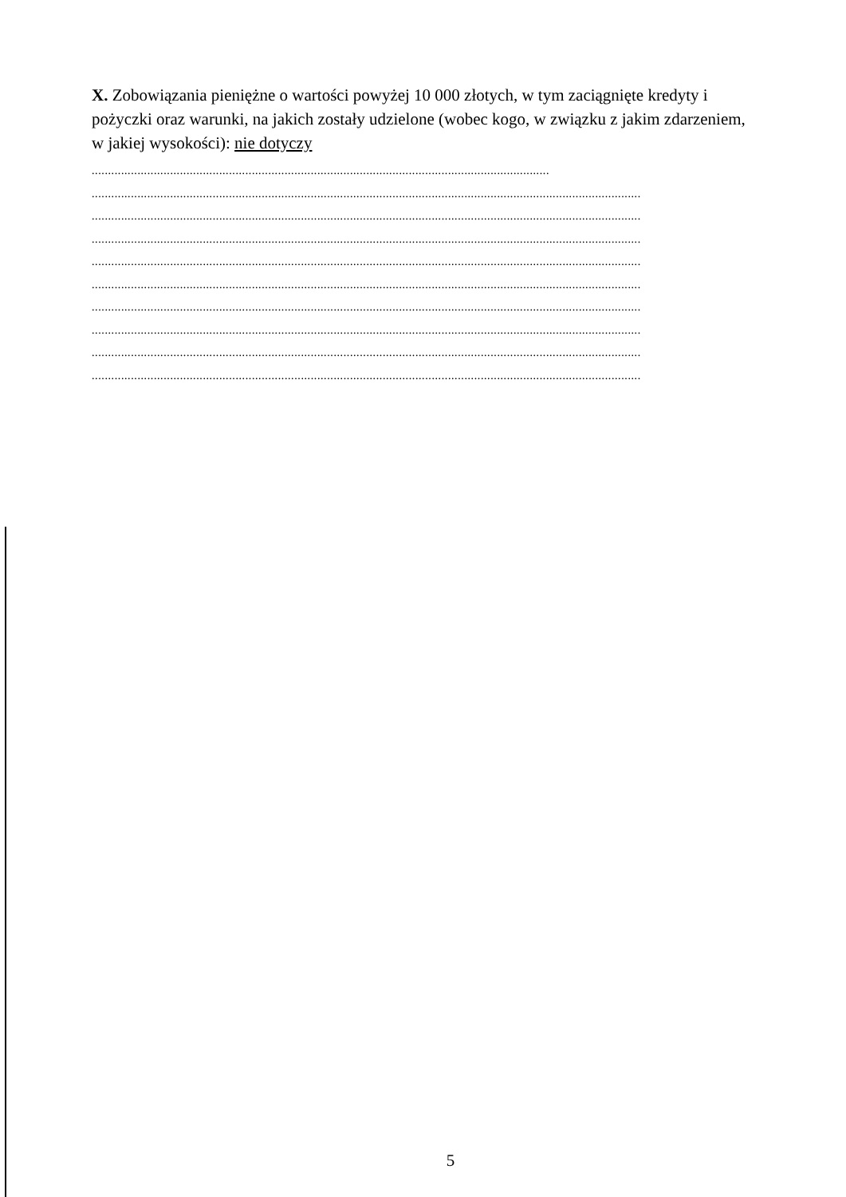X. Zobowiązania pieniężne o wartości powyżej 10 000 złotych, w tym zaciągnięte kredyty i pożyczki oraz warunki, na jakich zostały udzielone (wobec kogo, w związku z jakim zdarzeniem, w jakiej wysokości): nie dotyczy
............................................................................................................................................
........................................................................................................................................................................
........................................................................................................................................................................
........................................................................................................................................................................
........................................................................................................................................................................
........................................................................................................................................................................
........................................................................................................................................................................
........................................................................................................................................................................
........................................................................................................................................................................
........................................................................................................................................................................
5